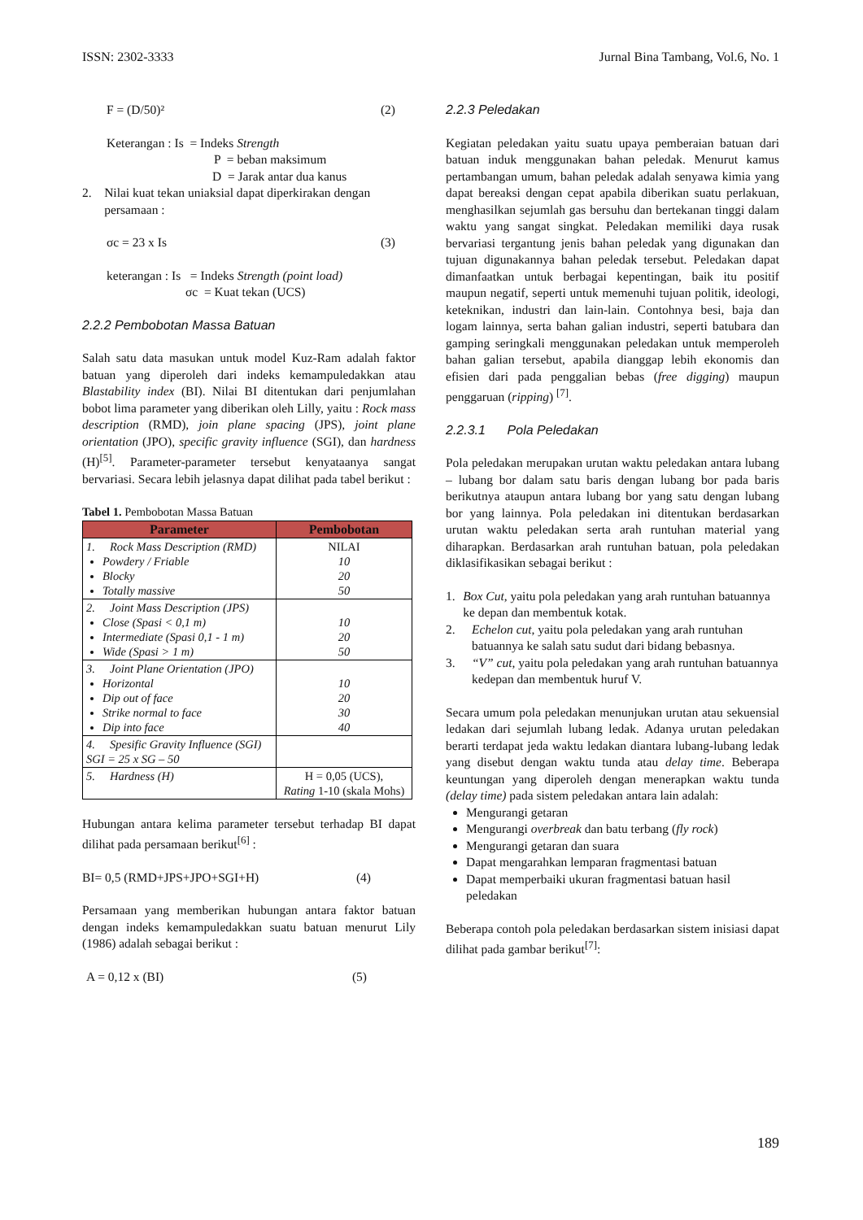ISSN: 2302-3333 Jurnal Bina Tambang, Vol.6, No. 1
F = (D/50)² (2)
Keterangan : Is = Indeks Strength
P = beban maksimum
D = Jarak antar dua kanus
2. Nilai kuat tekan uniaksial dapat diperkirakan dengan
persamaan :
σc = 23 x Is (3)
keterangan : Is = Indeks Strength (point load)
σc = Kuat tekan (UCS)
2.2.2 Pembobotan Massa Batuan
Salah satu data masukan untuk model Kuz-Ram adalah faktor batuan yang diperoleh dari indeks kemampuledakkan atau Blastability index (BI). Nilai BI ditentukan dari penjumlahan bobot lima parameter yang diberikan oleh Lilly, yaitu : Rock mass description (RMD), join plane spacing (JPS), joint plane orientation (JPO), specific gravity influence (SGI), dan hardness (H)<sup>[5]</sup>. Parameter-parameter tersebut kenyataanya sangat bervariasi. Secara lebih jelasnya dapat dilihat pada tabel berikut :
Tabel 1. Pembobotan Massa Batuan
| Parameter | Pembobotan |
| --- | --- |
| 1. Rock Mass Description (RMD) Powdery / Friable Blocky Totally massive | NILAI 10 20 50 |
| 2. Joint Mass Description (JPS) Close (Spasi < 0,1 m) Intermediate (Spasi 0,1 - 1 m) Wide (Spasi > 1 m) | 10 20 50 |
| 3. Joint Plane Orientation (JPO) Horizontal Dip out of face Strike normal to face Dip into face | 10 20 30 40 |
| 4. Spesific Gravity Influence (SGI) SGI = 25 x SG – 50 | |
| 5. Hardness (H) | H = 0,05 (UCS), Rating 1-10 (skala Mohs) |
Hubungan antara kelima parameter tersebut terhadap BI dapat dilihat pada persamaan berikut<sup>[6]</sup> :
BI= 0,5 (RMD+JPS+JPO+SGI+H) (4)
Persamaan yang memberikan hubungan antara faktor batuan dengan indeks kemampuledakkan suatu batuan menurut Lily (1986) adalah sebagai berikut :
A = 0,12 x (BI) (5)
2.2.3 Peledakan
Kegiatan peledakan yaitu suatu upaya pemberaian batuan dari batuan induk menggunakan bahan peledak. Menurut kamus pertambangan umum, bahan peledak adalah senyawa kimia yang dapat bereaksi dengan cepat apabila diberikan suatu perlakuan, menghasilkan sejumlah gas bersuhu dan bertekanan tinggi dalam waktu yang sangat singkat. Peledakan memiliki daya rusak bervariasi tergantung jenis bahan peledak yang digunakan dan tujuan digunakannya bahan peledak tersebut. Peledakan dapat dimanfaatkan untuk berbagai kepentingan, baik itu positif maupun negatif, seperti untuk memenuhi tujuan politik, ideologi, keteknikan, industri dan lain-lain. Contohnya besi, baja dan logam lainnya, serta bahan galian industri, seperti batubara dan gamping seringkali menggunakan peledakan untuk memperoleh bahan galian tersebut, apabila dianggap lebih ekonomis dan efisien dari pada penggalian bebas (free digging) maupun penggaruan (ripping) <sup>[7]</sup>.
2.2.3.1 Pola Peledakan
Pola peledakan merupakan urutan waktu peledakan antara lubang – lubang bor dalam satu baris dengan lubang bor pada baris berikutnya ataupun antara lubang bor yang satu dengan lubang bor yang lainnya. Pola peledakan ini ditentukan berdasarkan urutan waktu peledakan serta arah runtuhan material yang diharapkan. Berdasarkan arah runtuhan batuan, pola peledakan diklasifikasikan sebagai berikut :
1. Box Cut, yaitu pola peledakan yang arah runtuhan batuannya ke depan dan membentuk kotak.
2. Echelon cut, yaitu pola peledakan yang arah runtuhan batuannya ke salah satu sudut dari bidang bebasnya.
3. “V” cut, yaitu pola peledakan yang arah runtuhan batuannya kedepan dan membentuk huruf V.
Secara umum pola peledakan menunjukan urutan atau sekuensial ledakan dari sejumlah lubang ledak. Adanya urutan peledakan berarti terdapat jeda waktu ledakan diantara lubang-lubang ledak yang disebut dengan waktu tunda atau delay time. Beberapa keuntungan yang diperoleh dengan menerapkan waktu tunda (delay time) pada sistem peledakan antara lain adalah:
Mengurangi getaran
Mengurangi overbreak dan batu terbang (fly rock)
Mengurangi getaran dan suara
Dapat mengarahkan lemparan fragmentasi batuan
Dapat memperbaiki ukuran fragmentasi batuan hasil peledakan
Beberapa contoh pola peledakan berdasarkan sistem inisiasi dapat dilihat pada gambar berikut<sup>[7]</sup>:
189